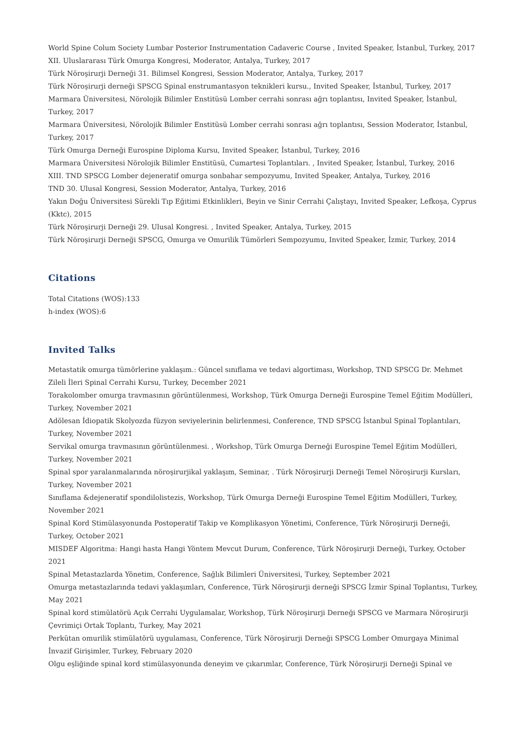World Spine Colum Society Lumbar Posterior Instrumentation Cadaveric Course , Invited Speaker, İstanbul, Turkey, 2017
XII. Uluslararası Türk Omurga Kongresi, Moderator, Antalya, Turkey, 2017
Türk Nöroşirurji Derneği 31. Bilimsel Kongresi, Session Moderator, Antalya, Turkey, 2017
Türk Nöroşirurji derneği SPSCG Spinal enstrumantasyon teknikleri kursu., Invited Speaker, İstanbul, Turkey, 2017
Marmara Üniversitesi, Nörolojik Bilimler Enstitüsü Lomber cerrahi sonrası ağrı toplantısı, Invited Speaker, İstanbul, Turkey, 2017
Marmara Üniversitesi, Nörolojik Bilimler Enstitüsü Lomber cerrahi sonrası ağrı toplantısı, Session Moderator, İstanbul, Turkey, 2017
Türk Omurga Derneği Eurospine Diploma Kursu, Invited Speaker, İstanbul, Turkey, 2016
Marmara Üniversitesi Nörolojik Bilimler Enstitüsü, Cumartesi Toplantıları. , Invited Speaker, İstanbul, Turkey, 2016
XIII. TND SPSCG Lomber dejeneratif omurga sonbahar sempozyumu, Invited Speaker, Antalya, Turkey, 2016
TND 30. Ulusal Kongresi, Session Moderator, Antalya, Turkey, 2016
Yakın Doğu Üniversitesi Sürekli Tıp Eğitimi Etkinlikleri, Beyin ve Sinir Cerrahi Çalıştayı, Invited Speaker, Lefkoşa, Cyprus (Kktc), 2015
Türk Nöroşirurji Derneği 29. Ulusal Kongresi. , Invited Speaker, Antalya, Turkey, 2015
Türk Nöroşirurji Derneği SPSCG, Omurga ve Omurilik Tümörleri Sempozyumu, Invited Speaker, İzmir, Turkey, 2014
Citations
Total Citations (WOS):133
h-index (WOS):6
Invited Talks
Metastatik omurga tümörlerine yaklaşım.: Güncel sınıflama ve tedavi algortiması, Workshop, TND SPSCG Dr. Mehmet Zileli İleri Spinal Cerrahi Kursu, Turkey, December 2021
Torakolomber omurga travmasının görüntülenmesi, Workshop, Türk Omurga Derneği Eurospine Temel Eğitim Modülleri, Turkey, November 2021
Adölesan İdiopatik Skolyozda füzyon seviyelerinin belirlenmesi, Conference, TND SPSCG İstanbul Spinal Toplantıları, Turkey, November 2021
Servikal omurga travmasının görüntülenmesi. , Workshop, Türk Omurga Derneği Eurospine Temel Eğitim Modülleri, Turkey, November 2021
Spinal spor yaralanmalarında nöroşirurjikal yaklaşım, Seminar, . Türk Nöroşirurji Derneği Temel Nöroşirurji Kursları, Turkey, November 2021
Sınıflama &dejeneratif spondilolistezis, Workshop, Türk Omurga Derneği Eurospine Temel Eğitim Modülleri, Turkey, November 2021
Spinal Kord Stimülasyonunda Postoperatif Takip ve Komplikasyon Yönetimi, Conference, Türk Nöroşirurji Derneği, Turkey, October 2021
MISDEF Algoritma: Hangi hasta Hangi Yöntem Mevcut Durum, Conference, Türk Nöroşirurji Derneği, Turkey, October 2021
Spinal Metastazlarda Yönetim, Conference, Sağlık Bilimleri Üniversitesi, Turkey, September 2021
Omurga metastazlarında tedavi yaklaşımları, Conference, Türk Nöroşirurji derneği SPSCG İzmir Spinal Toplantısı, Turkey, May 2021
Spinal kord stimülatörü Açık Cerrahi Uygulamalar, Workshop, Türk Nöroşirurji Derneği SPSCG ve Marmara Nöroşirurji Çevrimiçi Ortak Toplantı, Turkey, May 2021
Perkütan omurilik stimülatörü uygulaması, Conference, Türk Nöroşirurji Derneği SPSCG Lomber Omurgaya Minimal İnvazif Girişimler, Turkey, February 2020
Olgu eşliğinde spinal kord stimülasyonunda deneyim ve çıkarımlar, Conference, Türk Nöroşirurji Derneği Spinal ve